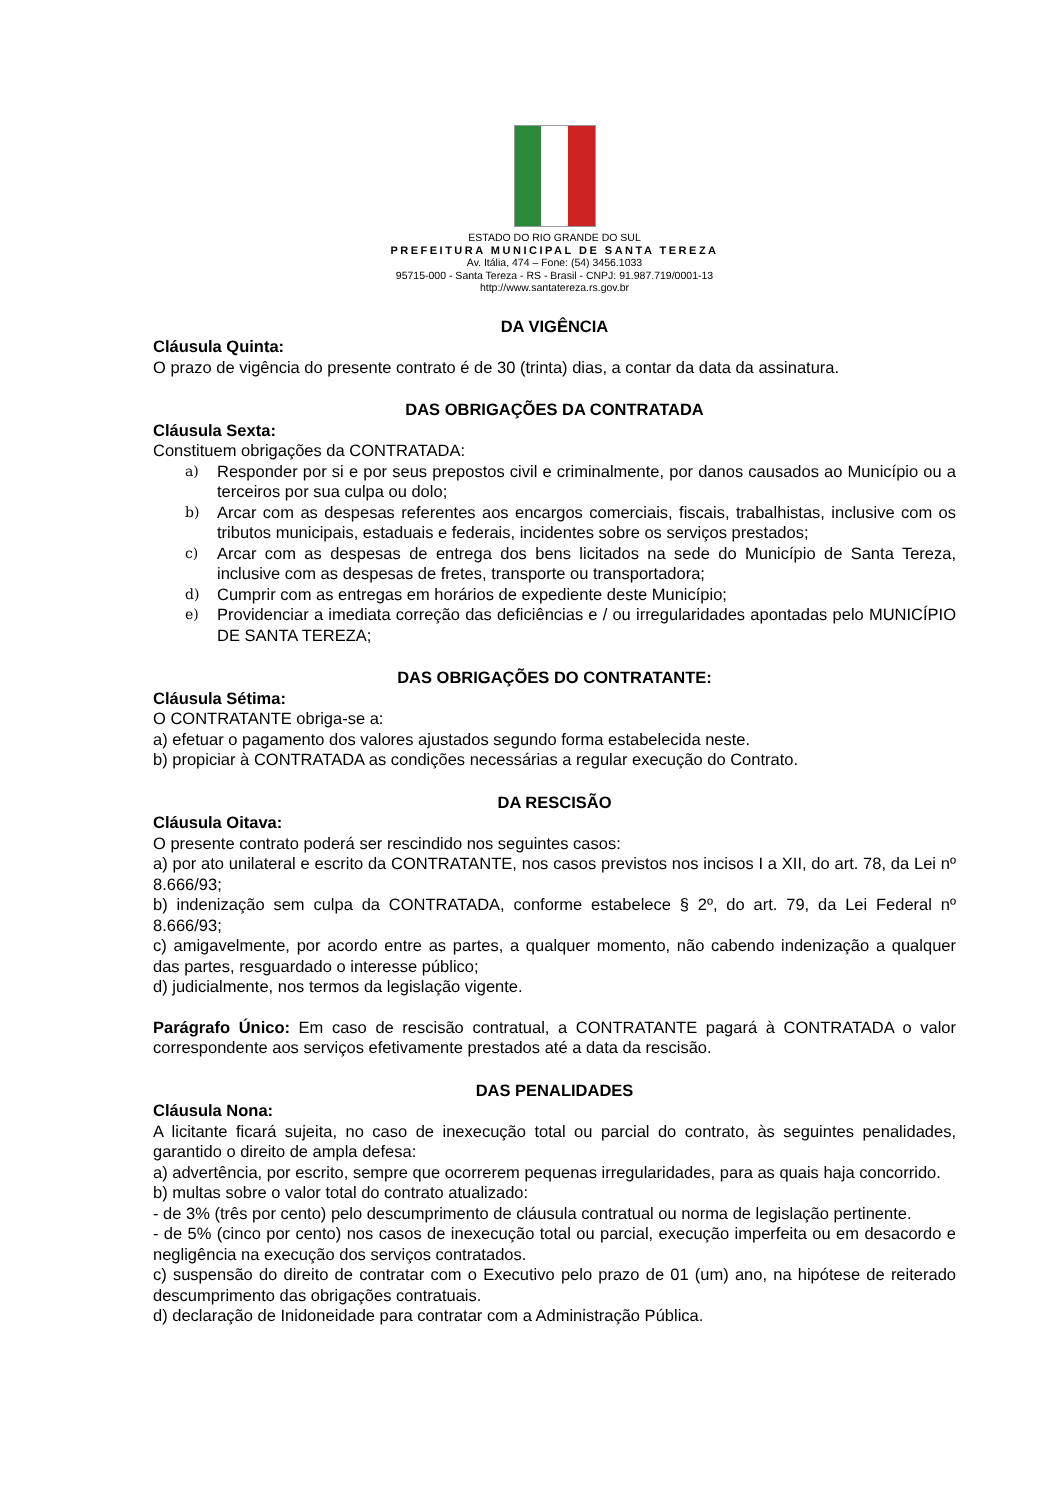ESTADO DO RIO GRANDE DO SUL
PREFEITURA MUNICIPAL DE SANTA TEREZA
Av. Itália, 474 – Fone: (54) 3456.1033
95715-000 - Santa Tereza - RS - Brasil - CNPJ: 91.987.719/0001-13
http://www.santatereza.rs.gov.br
DA VIGÊNCIA
Cláusula Quinta:
O prazo de vigência do presente contrato é de 30 (trinta) dias, a contar da data da assinatura.
DAS OBRIGAÇÕES DA CONTRATADA
Cláusula Sexta:
Constituem obrigações da CONTRATADA:
a) Responder por si e por seus prepostos civil e criminalmente, por danos causados ao Município ou a terceiros por sua culpa ou dolo;
b) Arcar com as despesas referentes aos encargos comerciais, fiscais, trabalhistas, inclusive com os tributos municipais, estaduais e federais, incidentes sobre os serviços prestados;
c) Arcar com as despesas de entrega dos bens licitados na sede do Município de Santa Tereza, inclusive com as despesas de fretes, transporte ou transportadora;
d) Cumprir com as entregas em horários de expediente deste Município;
e) Providenciar a imediata correção das deficiências e / ou irregularidades apontadas pelo MUNICÍPIO DE SANTA TEREZA;
DAS OBRIGAÇÕES DO CONTRATANTE:
Cláusula Sétima:
O CONTRATANTE obriga-se a:
a) efetuar o pagamento dos valores ajustados segundo forma estabelecida neste.
b) propiciar à CONTRATADA as condições necessárias a regular execução do Contrato.
DA RESCISÃO
Cláusula Oitava:
O presente contrato poderá ser rescindido nos seguintes casos:
a) por ato unilateral e escrito da CONTRATANTE, nos casos previstos nos incisos I a XII, do art. 78, da Lei nº 8.666/93;
b) indenização sem culpa da CONTRATADA, conforme estabelece § 2º, do art. 79, da Lei Federal nº 8.666/93;
c) amigavelmente, por acordo entre as partes, a qualquer momento, não cabendo indenização a qualquer das partes, resguardado o interesse público;
d) judicialmente, nos termos da legislação vigente.
Parágrafo Único: Em caso de rescisão contratual, a CONTRATANTE pagará à CONTRATADA o valor correspondente aos serviços efetivamente prestados até a data da rescisão.
DAS PENALIDADES
Cláusula Nona:
A licitante ficará sujeita, no caso de inexecução total ou parcial do contrato, às seguintes penalidades, garantido o direito de ampla defesa:
a) advertência, por escrito, sempre que ocorrerem pequenas irregularidades, para as quais haja concorrido.
b) multas sobre o valor total do contrato atualizado:
- de 3% (três por cento) pelo descumprimento de cláusula contratual ou norma de legislação pertinente.
- de 5% (cinco por cento) nos casos de inexecução total ou parcial, execução imperfeita ou em desacordo e negligência na execução dos serviços contratados.
c) suspensão do direito de contratar com o Executivo pelo prazo de 01 (um) ano, na hipótese de reiterado descumprimento das obrigações contratuais.
d) declaração de Inidoneidade para contratar com a Administração Pública.